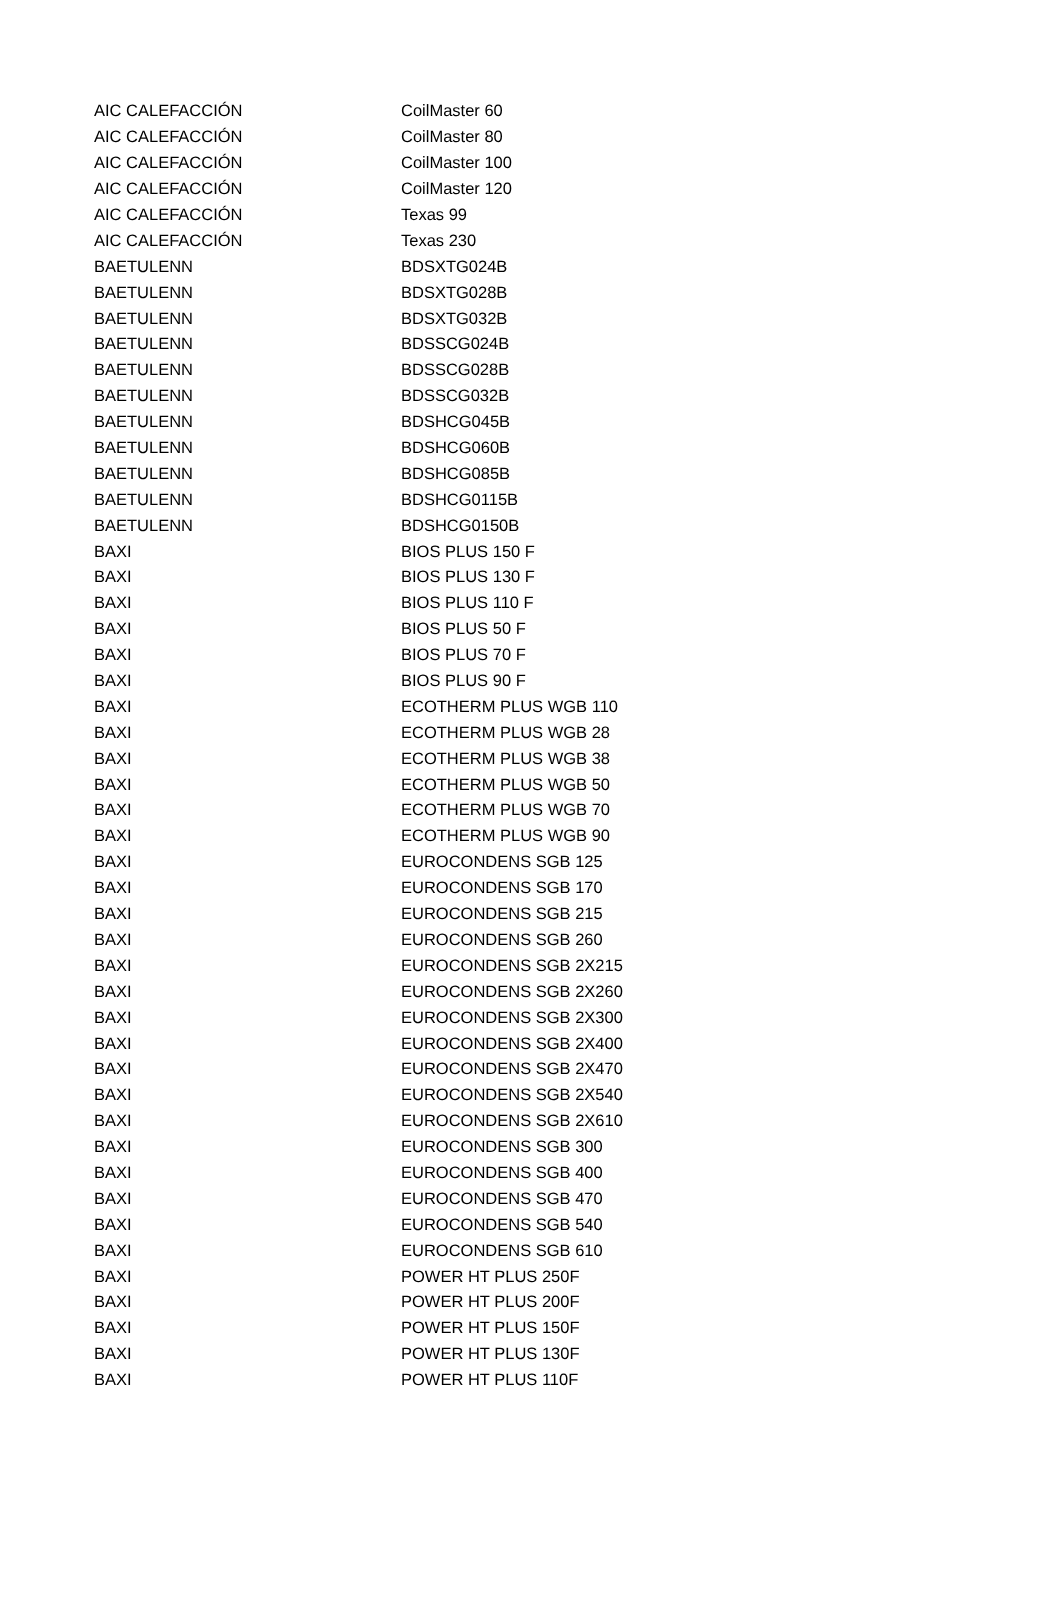| AIC CALEFACCIÓN | CoilMaster 60 |
| AIC CALEFACCIÓN | CoilMaster 80 |
| AIC CALEFACCIÓN | CoilMaster 100 |
| AIC CALEFACCIÓN | CoilMaster 120 |
| AIC CALEFACCIÓN | Texas 99 |
| AIC CALEFACCIÓN | Texas 230 |
| BAETULENN | BDSXTG024B |
| BAETULENN | BDSXTG028B |
| BAETULENN | BDSXTG032B |
| BAETULENN | BDSSCG024B |
| BAETULENN | BDSSCG028B |
| BAETULENN | BDSSCG032B |
| BAETULENN | BDSHCG045B |
| BAETULENN | BDSHCG060B |
| BAETULENN | BDSHCG085B |
| BAETULENN | BDSHCG0115B |
| BAETULENN | BDSHCG0150B |
| BAXI | BIOS PLUS 150 F |
| BAXI | BIOS PLUS 130 F |
| BAXI | BIOS PLUS 110 F |
| BAXI | BIOS PLUS 50 F |
| BAXI | BIOS PLUS 70 F |
| BAXI | BIOS PLUS 90 F |
| BAXI | ECOTHERM PLUS WGB 110 |
| BAXI | ECOTHERM PLUS WGB 28 |
| BAXI | ECOTHERM PLUS WGB 38 |
| BAXI | ECOTHERM PLUS WGB 50 |
| BAXI | ECOTHERM PLUS WGB 70 |
| BAXI | ECOTHERM PLUS WGB 90 |
| BAXI | EUROCONDENS SGB 125 |
| BAXI | EUROCONDENS SGB 170 |
| BAXI | EUROCONDENS SGB 215 |
| BAXI | EUROCONDENS SGB 260 |
| BAXI | EUROCONDENS SGB 2X215 |
| BAXI | EUROCONDENS SGB 2X260 |
| BAXI | EUROCONDENS SGB 2X300 |
| BAXI | EUROCONDENS SGB 2X400 |
| BAXI | EUROCONDENS SGB 2X470 |
| BAXI | EUROCONDENS SGB 2X540 |
| BAXI | EUROCONDENS SGB 2X610 |
| BAXI | EUROCONDENS SGB 300 |
| BAXI | EUROCONDENS SGB 400 |
| BAXI | EUROCONDENS SGB 470 |
| BAXI | EUROCONDENS SGB 540 |
| BAXI | EUROCONDENS SGB 610 |
| BAXI | POWER HT PLUS 250F |
| BAXI | POWER HT PLUS 200F |
| BAXI | POWER HT PLUS 150F |
| BAXI | POWER HT PLUS 130F |
| BAXI | POWER HT PLUS 110F |